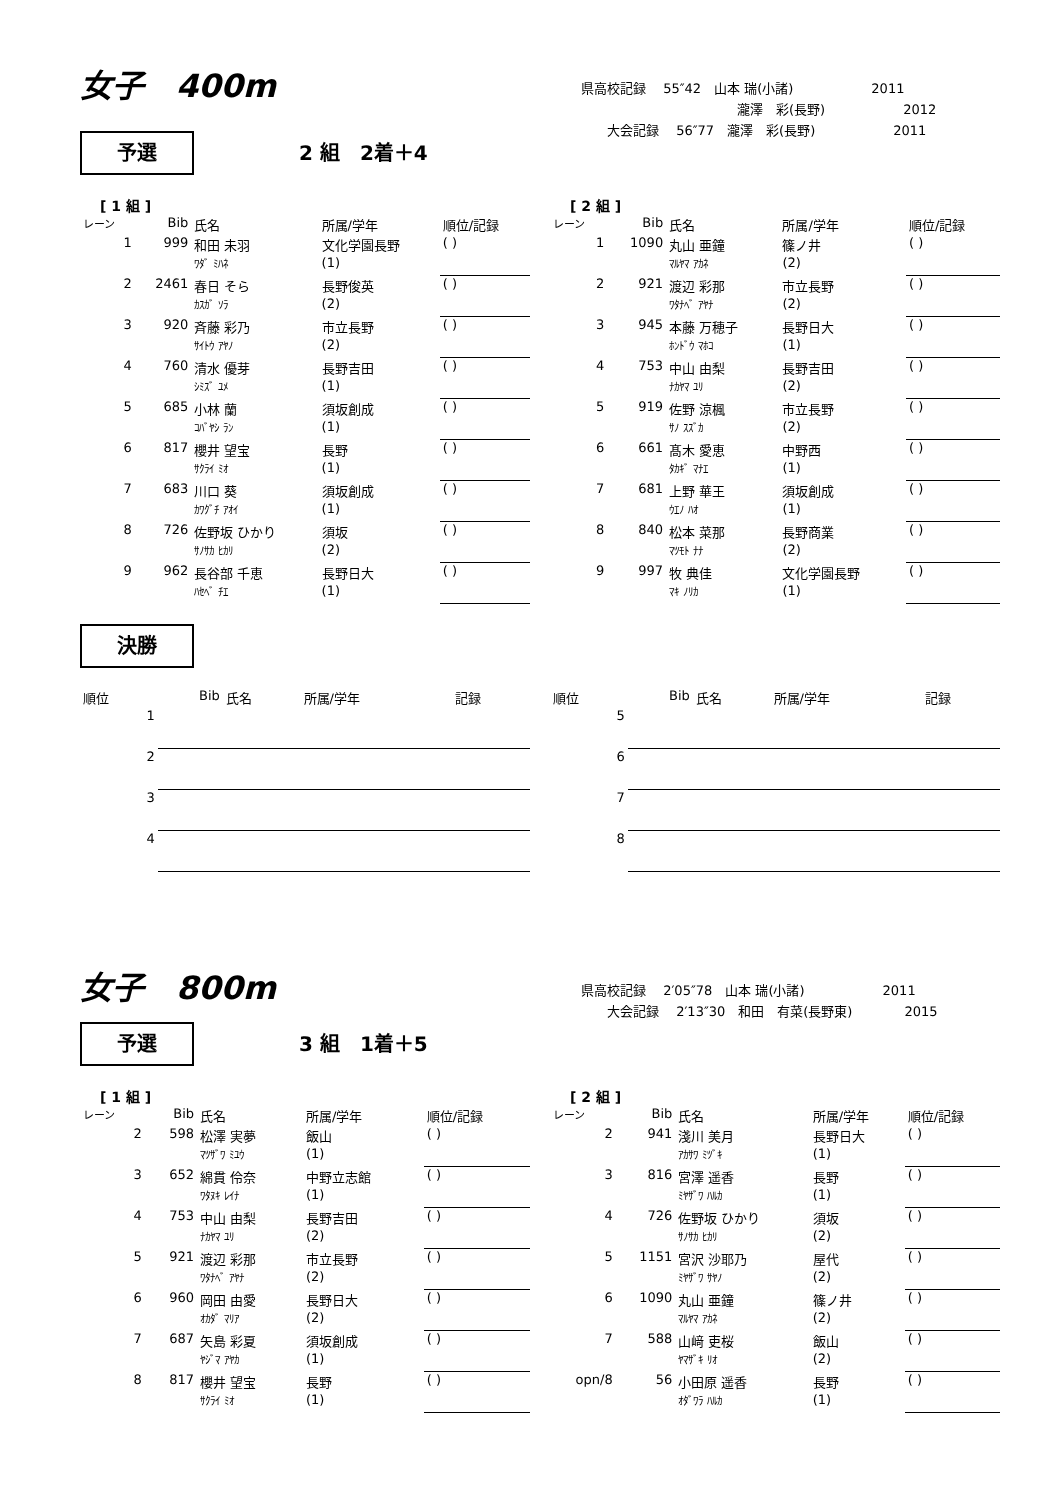女子　400m
県高校記録　 55″42　山本 瑞(小諸)　　　　　　2011
　　　　　　　　　　　　瀧澤　彩(長野)　　　　　　2012
　　大会記録　 56″77　瀧澤　彩(長野)　　　　　　2011
予選 2 組　2着＋4
[ 1 組 ]
| レーン | Bib | 氏名 | 所属/学年 | 順位/記録 |
| 1 | 999 | 和田 未羽 | 文化学園長野 | ( ) |
| | | ﾜﾀﾞ ﾐﾊﾈ | (1) | |
| 2 | 2461 | 春日 そら | 長野俊英 | ( ) |
| | | ｶｽｶﾞ ｿﾗ | (2) | |
| 3 | 920 | 斉藤 彩乃 | 市立長野 | ( ) |
| | | ｻｲﾄｳ ｱﾔﾉ | (2) | |
| 4 | 760 | 清水 優芽 | 長野吉田 | ( ) |
| | | ｼﾐｽﾞ ﾕﾒ | (1) | |
| 5 | 685 | 小林 蘭 | 須坂創成 | ( ) |
| | | ｺﾊﾞﾔｼ ﾗﾝ | (1) | |
| 6 | 817 | 櫻井 望宝 | 長野 | ( ) |
| | | ｻｸﾗｲ ﾐｵ | (1) | |
| 7 | 683 | 川口 葵 | 須坂創成 | ( ) |
| | | ｶﾜｸﾞﾁ ｱｵｲ | (1) | |
| 8 | 726 | 佐野坂 ひかり | 須坂 | ( ) |
| | | ｻﾉｻｶ ﾋｶﾘ | (2) | |
| 9 | 962 | 長谷部 千恵 | 長野日大 | ( ) |
| | | ﾊｾﾍﾞ ﾁｴ | (1) | |
[ 2 組 ]
| レーン | Bib | 氏名 | 所属/学年 | 順位/記録 |
| 1 | 1090 | 丸山 亜鐘 | 篠ノ井 | ( ) |
| | | ﾏﾙﾔﾏ ｱｶﾈ | (2) | |
| 2 | 921 | 渡辺 彩那 | 市立長野 | ( ) |
| | | ﾜﾀﾅﾍﾞ ｱﾔﾅ | (2) | |
| 3 | 945 | 本藤 万穂子 | 長野日大 | ( ) |
| | | ﾎﾝﾄﾞｳ ﾏﾎｺ | (1) | |
| 4 | 753 | 中山 由梨 | 長野吉田 | ( ) |
| | | ﾅｶﾔﾏ ﾕﾘ | (2) | |
| 5 | 919 | 佐野 涼楓 | 市立長野 | ( ) |
| | | ｻﾉ ｽｽﾞｶ | (2) | |
| 6 | 661 | 髙木 愛恵 | 中野西 | ( ) |
| | | ﾀｶｷﾞ ﾏﾅｴ | (1) | |
| 7 | 681 | 上野 華王 | 須坂創成 | ( ) |
| | | ｳｴﾉ ﾊｵ | (1) | |
| 8 | 840 | 松本 菜那 | 長野商業 | ( ) |
| | | ﾏﾂﾓﾄ ﾅﾅ | (2) | |
| 9 | 997 | 牧 典佳 | 文化学園長野 | ( ) |
| | | ﾏｷ ﾉﾘｶ | (1) | |
決勝
| 順位 | Bib | 氏名 | 所属/学年 | 記録 |
| 1 | | | | |
| 2 | | | | |
| 3 | | | | |
| 4 | | | | |
| 順位 | Bib | 氏名 | 所属/学年 | 記録 |
| 5 | | | | |
| 6 | | | | |
| 7 | | | | |
| 8 | | | | |
女子　800m
県高校記録　 2′05″78　山本 瑞(小諸)　　　　　　2011
　　大会記録　 2′13″30　和田　有菜(長野東)　　　　2015
予選 3 組　1着＋5
[ 1 組 ]
| レーン | Bib | 氏名 | 所属/学年 | 順位/記録 |
| 2 | 598 | 松澤 実夢 | 飯山 | ( ) |
| | | ﾏﾂｻﾞﾜ ﾐﾕｳ | (1) | |
| 3 | 652 | 綿貫 伶奈 | 中野立志館 | ( ) |
| | | ﾜﾀﾇｷ ﾚｲﾅ | (1) | |
| 4 | 753 | 中山 由梨 | 長野吉田 | ( ) |
| | | ﾅｶﾔﾏ ﾕﾘ | (2) | |
| 5 | 921 | 渡辺 彩那 | 市立長野 | ( ) |
| | | ﾜﾀﾅﾍﾞ ｱﾔﾅ | (2) | |
| 6 | 960 | 岡田 由愛 | 長野日大 | ( ) |
| | | ｵｶﾀﾞ ﾏﾘｱ | (2) | |
| 7 | 687 | 矢島 彩夏 | 須坂創成 | ( ) |
| | | ﾔｼﾞﾏ ｱﾔｶ | (1) | |
| 8 | 817 | 櫻井 望宝 | 長野 | ( ) |
| | | ｻｸﾗｲ ﾐｵ | (1) | |
[ 2 組 ]
| レーン | Bib | 氏名 | 所属/学年 | 順位/記録 |
| 2 | 941 | 淺川 美月 | 長野日大 | ( ) |
| | | ｱｶｻﾜ ﾐﾂﾞｷ | (1) | |
| 3 | 816 | 宮澤 遥香 | 長野 | ( ) |
| | | ﾐﾔｻﾞﾜ ﾊﾙｶ | (1) | |
| 4 | 726 | 佐野坂 ひかり | 須坂 | ( ) |
| | | ｻﾉｻｶ ﾋｶﾘ | (2) | |
| 5 | 1151 | 宮沢 沙耶乃 | 屋代 | ( ) |
| | | ﾐﾔｻﾞﾜ ｻﾔﾉ | (2) | |
| 6 | 1090 | 丸山 亜鐘 | 篠ノ井 | ( ) |
| | | ﾏﾙﾔﾏ ｱｶﾈ | (2) | |
| 7 | 588 | 山﨑 吏桜 | 飯山 | ( ) |
| | | ﾔﾏｻﾞｷ ﾘｵ | (2) | |
| opn/8 | 56 | 小田原 遥香 | 長野 | ( ) |
| | | ｵﾀﾞﾜﾗ ﾊﾙｶ | (1) | |